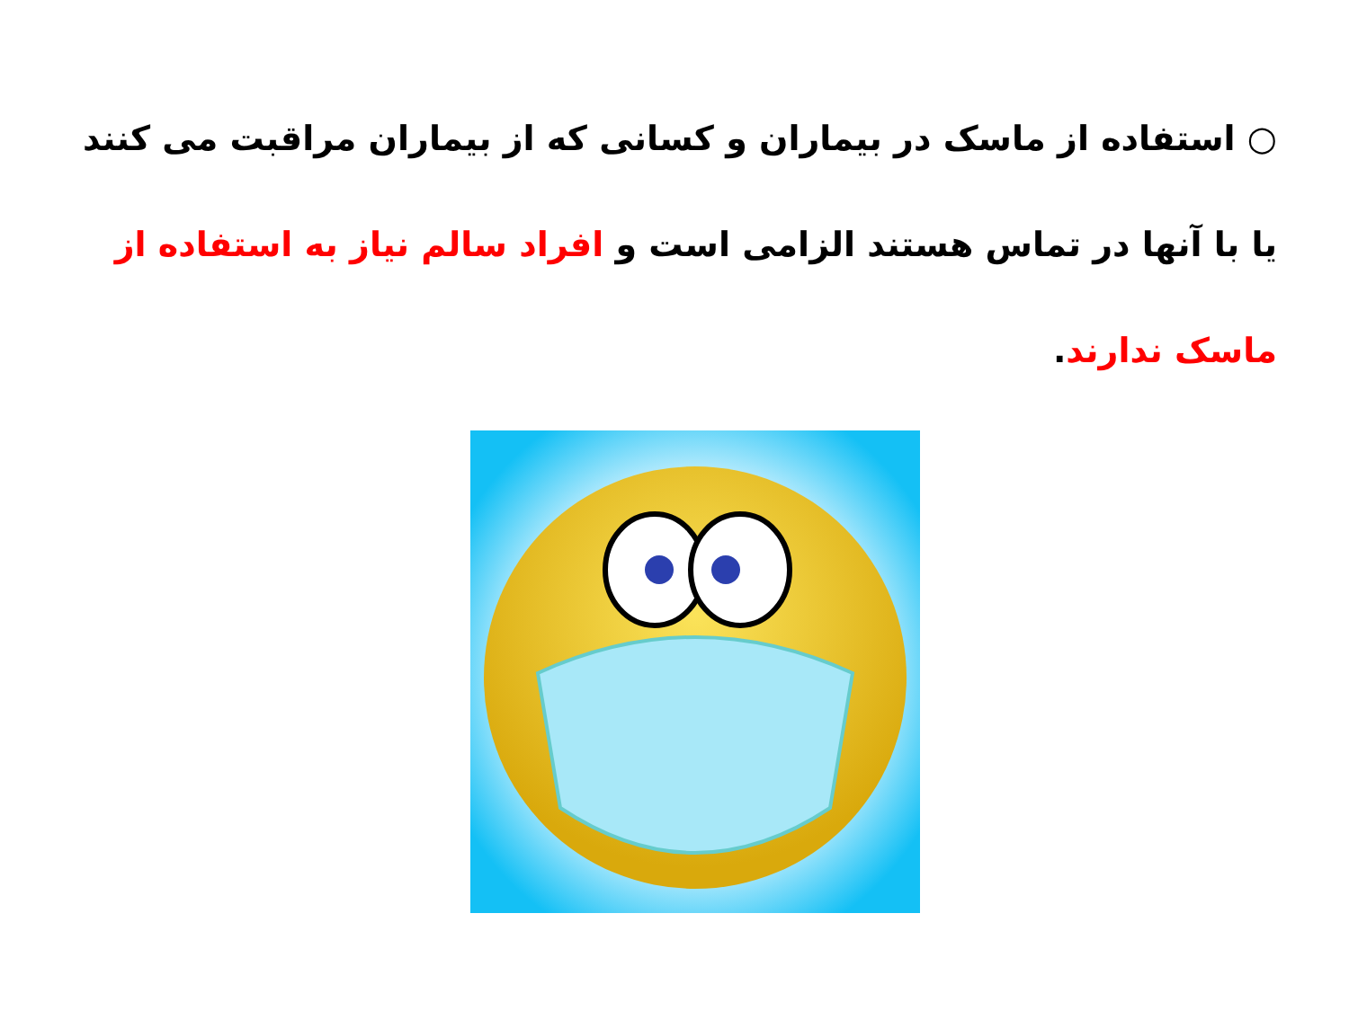○ استفاده از ماسک در بیماران و کسانی که از بیماران مراقبت می کنند یا با آنها در تماس هستند الزامی است و افراد سالم نیاز به استفاده از ماسک ندارند.